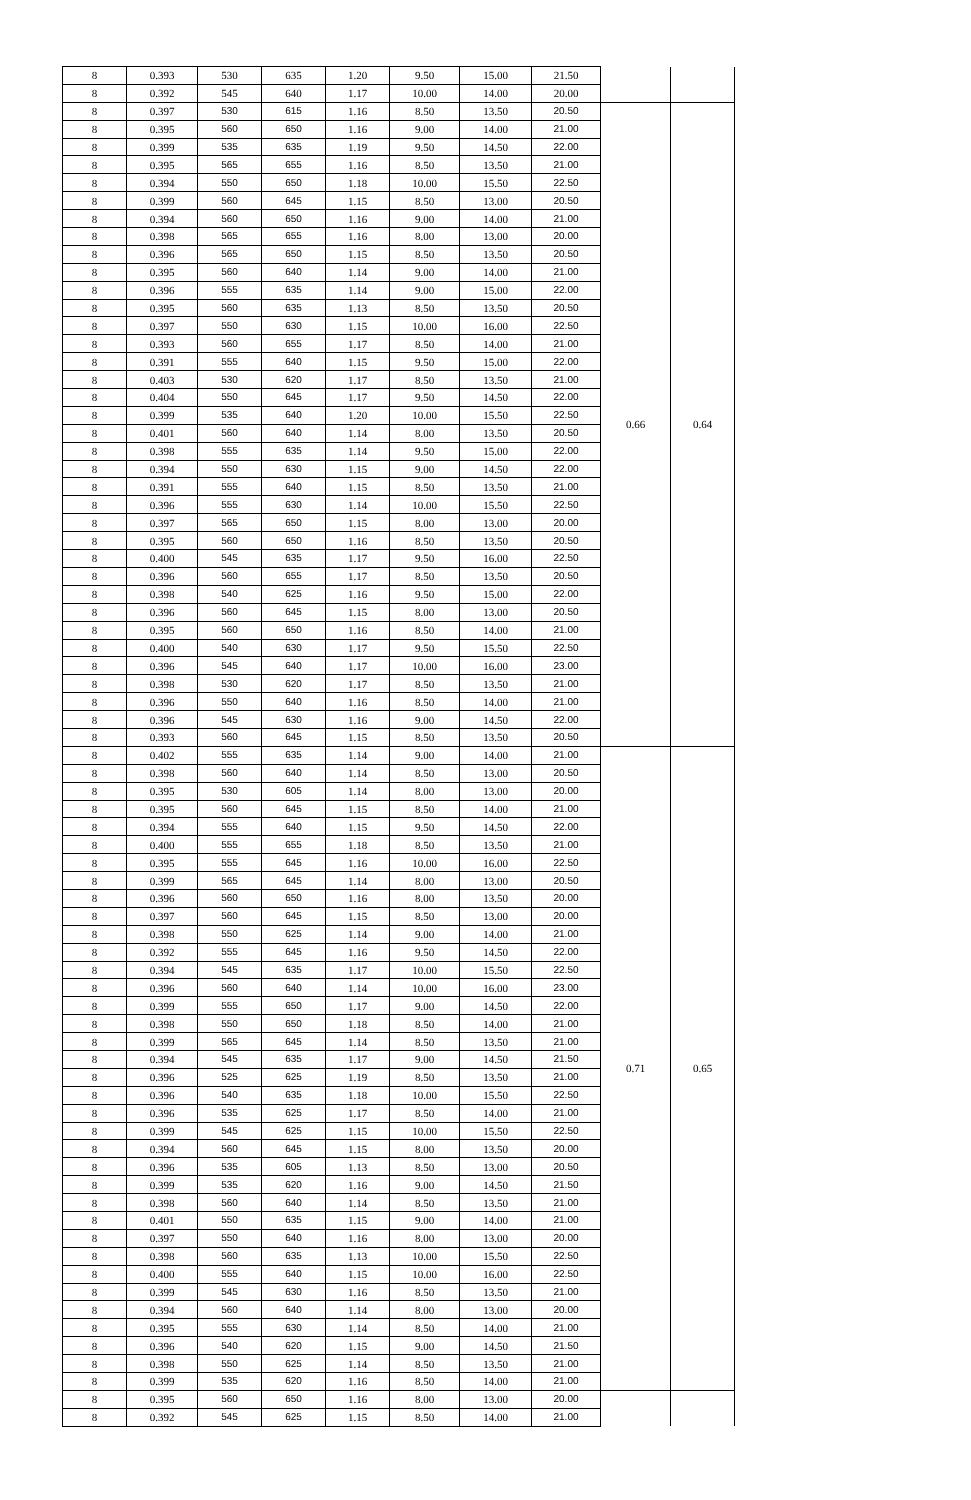| 8 | 0.393 | 530 | 635 | 1.20 | 9.50 | 15.00 | 21.50 | | |
| 8 | 0.392 | 545 | 640 | 1.17 | 10.00 | 14.00 | 20.00 | | |
| 8 | 0.397 | 530 | 615 | 1.16 | 8.50 | 13.50 | 20.50 | 0.66 | 0.64 |
| 8 | 0.395 | 560 | 650 | 1.16 | 9.00 | 14.00 | 21.00 | | |
| 8 | 0.399 | 535 | 635 | 1.19 | 9.50 | 14.50 | 22.00 | | |
| 8 | 0.395 | 565 | 655 | 1.16 | 8.50 | 13.50 | 21.00 | | |
| 8 | 0.394 | 550 | 650 | 1.18 | 10.00 | 15.50 | 22.50 | | |
| 8 | 0.399 | 560 | 645 | 1.15 | 8.50 | 13.00 | 20.50 | | |
| 8 | 0.394 | 560 | 650 | 1.16 | 9.00 | 14.00 | 21.00 | | |
| 8 | 0.398 | 565 | 655 | 1.16 | 8.00 | 13.00 | 20.00 | | |
| 8 | 0.396 | 565 | 650 | 1.15 | 8.50 | 13.50 | 20.50 | | |
| 8 | 0.395 | 560 | 640 | 1.14 | 9.00 | 14.00 | 21.00 | | |
| 8 | 0.396 | 555 | 635 | 1.14 | 9.00 | 15.00 | 22.00 | | |
| 8 | 0.395 | 560 | 635 | 1.13 | 8.50 | 13.50 | 20.50 | | |
| 8 | 0.397 | 550 | 630 | 1.15 | 10.00 | 16.00 | 22.50 | | |
| 8 | 0.393 | 560 | 655 | 1.17 | 8.50 | 14.00 | 21.00 | | |
| 8 | 0.391 | 555 | 640 | 1.15 | 9.50 | 15.00 | 22.00 | | |
| 8 | 0.403 | 530 | 620 | 1.17 | 8.50 | 13.50 | 21.00 | | |
| 8 | 0.404 | 550 | 645 | 1.17 | 9.50 | 14.50 | 22.00 | | |
| 8 | 0.399 | 535 | 640 | 1.20 | 10.00 | 15.50 | 22.50 | | |
| 8 | 0.401 | 560 | 640 | 1.14 | 8.00 | 13.50 | 20.50 | | |
| 8 | 0.398 | 555 | 635 | 1.14 | 9.50 | 15.00 | 22.00 | | |
| 8 | 0.394 | 550 | 630 | 1.15 | 9.00 | 14.50 | 22.00 | | |
| 8 | 0.391 | 555 | 640 | 1.15 | 8.50 | 13.50 | 21.00 | | |
| 8 | 0.396 | 555 | 630 | 1.14 | 10.00 | 15.50 | 22.50 | | |
| 8 | 0.397 | 565 | 650 | 1.15 | 8.00 | 13.00 | 20.00 | | |
| 8 | 0.395 | 560 | 650 | 1.16 | 8.50 | 13.50 | 20.50 | | |
| 8 | 0.400 | 545 | 635 | 1.17 | 9.50 | 16.00 | 22.50 | | |
| 8 | 0.396 | 560 | 655 | 1.17 | 8.50 | 13.50 | 20.50 | | |
| 8 | 0.398 | 540 | 625 | 1.16 | 9.50 | 15.00 | 22.00 | | |
| 8 | 0.396 | 560 | 645 | 1.15 | 8.00 | 13.00 | 20.50 | | |
| 8 | 0.395 | 560 | 650 | 1.16 | 8.50 | 14.00 | 21.00 | | |
| 8 | 0.400 | 540 | 630 | 1.17 | 9.50 | 15.50 | 22.50 | | |
| 8 | 0.396 | 545 | 640 | 1.17 | 10.00 | 16.00 | 23.00 | | |
| 8 | 0.398 | 530 | 620 | 1.17 | 8.50 | 13.50 | 21.00 | | |
| 8 | 0.396 | 550 | 640 | 1.16 | 8.50 | 14.00 | 21.00 | | |
| 8 | 0.396 | 545 | 630 | 1.16 | 9.00 | 14.50 | 22.00 | | |
| 8 | 0.393 | 560 | 645 | 1.15 | 8.50 | 13.50 | 20.50 | | |
| 8 | 0.402 | 555 | 635 | 1.14 | 9.00 | 14.00 | 21.00 | 0.71 | 0.65 |
| 8 | 0.398 | 560 | 640 | 1.14 | 8.50 | 13.00 | 20.50 | | |
| 8 | 0.395 | 530 | 605 | 1.14 | 8.00 | 13.00 | 20.00 | | |
| 8 | 0.395 | 560 | 645 | 1.15 | 8.50 | 14.00 | 21.00 | | |
| 8 | 0.394 | 555 | 640 | 1.15 | 9.50 | 14.50 | 22.00 | | |
| 8 | 0.400 | 555 | 655 | 1.18 | 8.50 | 13.50 | 21.00 | | |
| 8 | 0.395 | 555 | 645 | 1.16 | 10.00 | 16.00 | 22.50 | | |
| 8 | 0.399 | 565 | 645 | 1.14 | 8.00 | 13.00 | 20.50 | | |
| 8 | 0.396 | 560 | 650 | 1.16 | 8.00 | 13.50 | 20.00 | | |
| 8 | 0.397 | 560 | 645 | 1.15 | 8.50 | 13.00 | 20.00 | | |
| 8 | 0.398 | 550 | 625 | 1.14 | 9.00 | 14.00 | 21.00 | | |
| 8 | 0.392 | 555 | 645 | 1.16 | 9.50 | 14.50 | 22.00 | | |
| 8 | 0.394 | 545 | 635 | 1.17 | 10.00 | 15.50 | 22.50 | | |
| 8 | 0.396 | 560 | 640 | 1.14 | 10.00 | 16.00 | 23.00 | | |
| 8 | 0.399 | 555 | 650 | 1.17 | 9.00 | 14.50 | 22.00 | | |
| 8 | 0.398 | 550 | 650 | 1.18 | 8.50 | 14.00 | 21.00 | | |
| 8 | 0.399 | 565 | 645 | 1.14 | 8.50 | 13.50 | 21.00 | | |
| 8 | 0.394 | 545 | 635 | 1.17 | 9.00 | 14.50 | 21.50 | | |
| 8 | 0.396 | 525 | 625 | 1.19 | 8.50 | 13.50 | 21.00 | | |
| 8 | 0.396 | 540 | 635 | 1.18 | 10.00 | 15.50 | 22.50 | | |
| 8 | 0.396 | 535 | 625 | 1.17 | 8.50 | 14.00 | 21.00 | | |
| 8 | 0.399 | 545 | 625 | 1.15 | 10.00 | 15.50 | 22.50 | | |
| 8 | 0.394 | 560 | 645 | 1.15 | 8.00 | 13.50 | 20.00 | | |
| 8 | 0.396 | 535 | 605 | 1.13 | 8.50 | 13.00 | 20.50 | | |
| 8 | 0.399 | 535 | 620 | 1.16 | 9.00 | 14.50 | 21.50 | | |
| 8 | 0.398 | 560 | 640 | 1.14 | 8.50 | 13.50 | 21.00 | | |
| 8 | 0.401 | 550 | 635 | 1.15 | 9.00 | 14.00 | 21.00 | | |
| 8 | 0.397 | 550 | 640 | 1.16 | 8.00 | 13.00 | 20.00 | | |
| 8 | 0.398 | 560 | 635 | 1.13 | 10.00 | 15.50 | 22.50 | | |
| 8 | 0.400 | 555 | 640 | 1.15 | 10.00 | 16.00 | 22.50 | | |
| 8 | 0.399 | 545 | 630 | 1.16 | 8.50 | 13.50 | 21.00 | | |
| 8 | 0.394 | 560 | 640 | 1.14 | 8.00 | 13.00 | 20.00 | | |
| 8 | 0.395 | 555 | 630 | 1.14 | 8.50 | 14.00 | 21.00 | | |
| 8 | 0.396 | 540 | 620 | 1.15 | 9.00 | 14.50 | 21.50 | | |
| 8 | 0.398 | 550 | 625 | 1.14 | 8.50 | 13.50 | 21.00 | | |
| 8 | 0.399 | 535 | 620 | 1.16 | 8.50 | 14.00 | 21.00 | | |
| 8 | 0.395 | 560 | 650 | 1.16 | 8.00 | 13.00 | 20.00 | | |
| 8 | 0.392 | 545 | 625 | 1.15 | 8.50 | 14.00 | 21.00 | | |